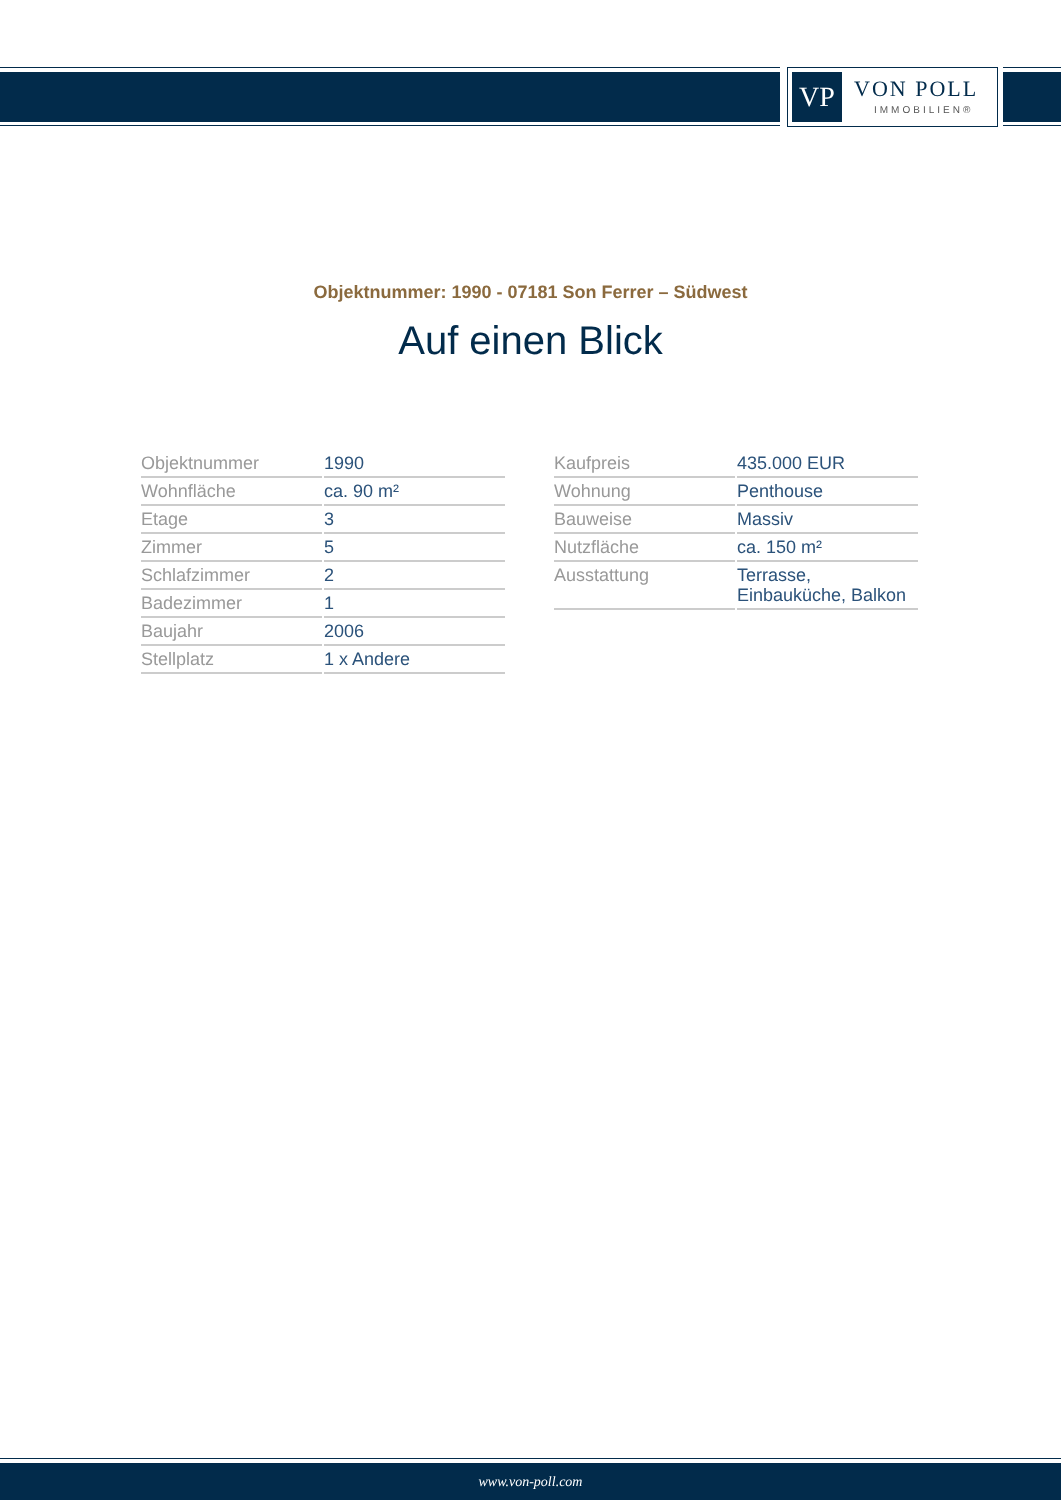VP VON POLL
IMMOBILIEN®
Objektnummer: 1990 - 07181 Son Ferrer – Südwest
Auf einen Blick
| Objektnummer | 1990 |
| Wohnfläche | ca. 90 m² |
| Etage | 3 |
| Zimmer | 5 |
| Schlafzimmer | 2 |
| Badezimmer | 1 |
| Baujahr | 2006 |
| Stellplatz | 1 x Andere |
| Kaufpreis | 435.000 EUR |
| Wohnung | Penthouse |
| Bauweise | Massiv |
| Nutzfläche | ca. 150 m² |
| Ausstattung | Terrasse, Einbauküche, Balkon |
www.von-poll.com